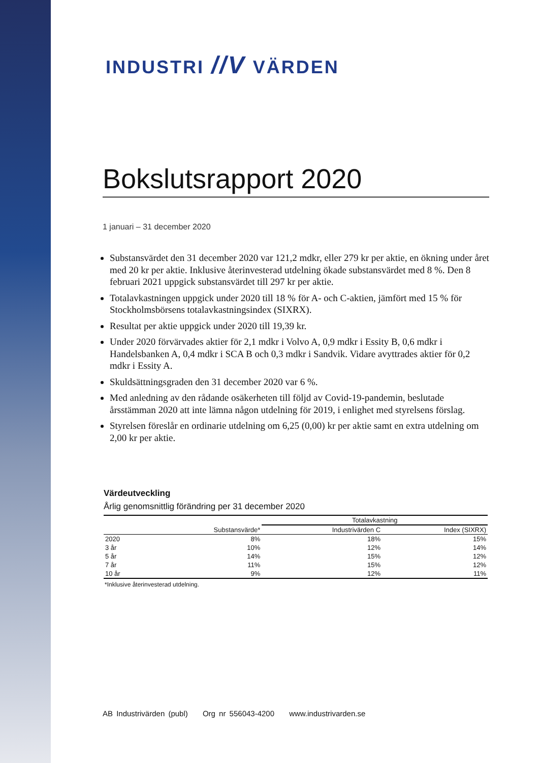INDUSTRI //V VÄRDEN
Bokslutsrapport 2020
1 januari – 31 december 2020
Substansvärdet den 31 december 2020 var 121,2 mdkr, eller 279 kr per aktie, en ökning under året med 20 kr per aktie. Inklusive återinvesterad utdelning ökade substansvärdet med 8 %. Den 8 februari 2021 uppgick substansvärdet till 297 kr per aktie.
Totalavkastningen uppgick under 2020 till 18 % för A- och C-aktien, jämfört med 15 % för Stockholmsbörsens totalavkastningsindex (SIXRX).
Resultat per aktie uppgick under 2020 till 19,39 kr.
Under 2020 förvärvades aktier för 2,1 mdkr i Volvo A, 0,9 mdkr i Essity B, 0,6 mdkr i Handelsbanken A, 0,4 mdkr i SCA B och 0,3 mdkr i Sandvik. Vidare avyttrades aktier för 0,2 mdkr i Essity A.
Skuldsättningsgraden den 31 december 2020 var 6 %.
Med anledning av den rådande osäkerheten till följd av Covid-19-pandemin, beslutade årsstämman 2020 att inte lämna någon utdelning för 2019, i enlighet med styrelsens förslag.
Styrelsen föreslår en ordinarie utdelning om 6,25 (0,00) kr per aktie samt en extra utdelning om 2,00 kr per aktie.
Värdeutveckling
Årlig genomsnittlig förändring per 31 december 2020
| | | Totalavkastning | |
| --- | --- | --- | --- |
| | Substansvärde* | Industrivärden C | Index (SIXRX) |
| 2020 | 8% | 18% | 15% |
| 3 år | 10% | 12% | 14% |
| 5 år | 14% | 15% | 12% |
| 7 år | 11% | 15% | 12% |
| 10 år | 9% | 12% | 11% |
*Inklusive återinvesterad utdelning.
AB Industrivärden (publ) Org nr 556043-4200 www.industrivarden.se